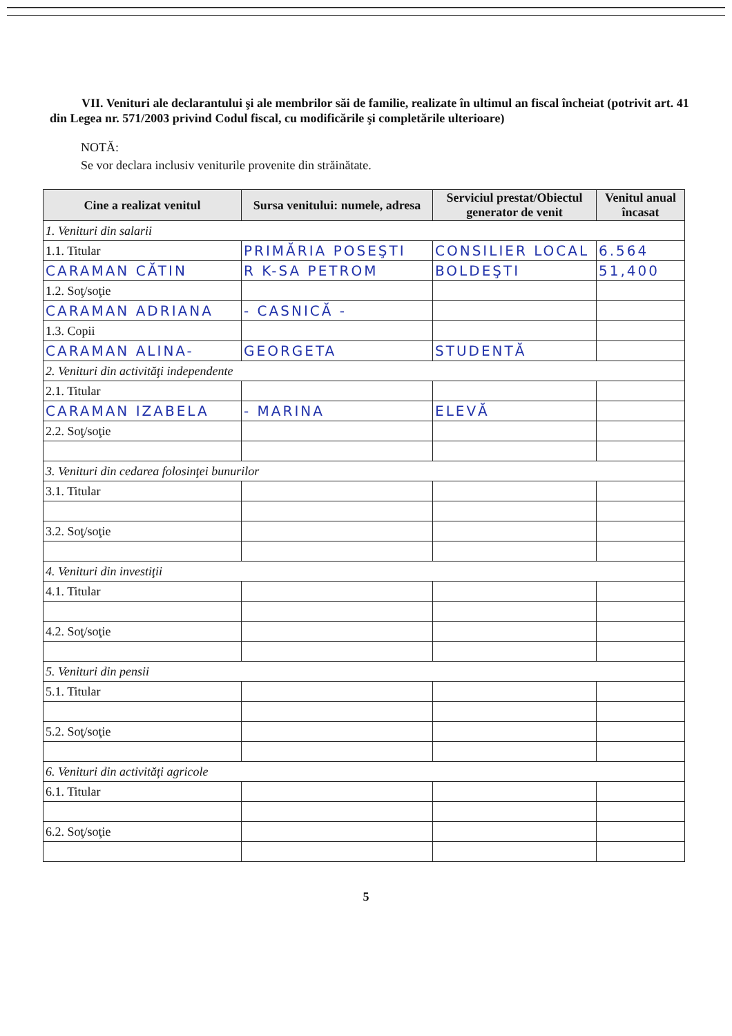VII. Venituri ale declarantului şi ale membrilor săi de familie, realizate în ultimul an fiscal încheiat (potrivit art. 41 din Legea nr. 571/2003 privind Codul fiscal, cu modificările şi completările ulterioare)
NOTĂ:
Se vor declara inclusiv veniturile provenite din străinătate.
| Cine a realizat venitul | Sursa venitului: numele, adresa | Serviciul prestat/Obiectul generator de venit | Venitul anual încasat |
| --- | --- | --- | --- |
| 1. Venituri din salarii | | | |
| 1.1. Titular | PRIMĂRIA POSEŞTI | CONSILIER LOCAL | 6.564 |
| CARAMAN CĂTIN | R K-SA PETROM | BOLDEŞTI | 51,400 |
| 1.2. Soţ/soţie | | | |
| CARAMAN ADRIANA | - CASNICĂ - | | |
| 1.3. Copii | | | |
| CARAMAN ALINA- | GEORGETA | STUDENTĂ | |
| 2. Venituri din activităţi independente | | | |
| 2.1. Titular | | | |
| CARAMAN IZABELA | - MARINA | ELEVĂ | |
| 2.2. Soţ/soţie | | | |
| 3. Venituri din cedarea folosinţei bunurilor | | | |
| 3.1. Titular | | | |
| 3.2. Soţ/soţie | | | |
| 4. Venituri din investiţii | | | |
| 4.1. Titular | | | |
| 4.2. Soţ/soţie | | | |
| 5. Venituri din pensii | | | |
| 5.1. Titular | | | |
| 5.2. Soţ/soţie | | | |
| 6. Venituri din activităţi agricole | | | |
| 6.1. Titular | | | |
| 6.2. Soţ/soţie | | | |
5